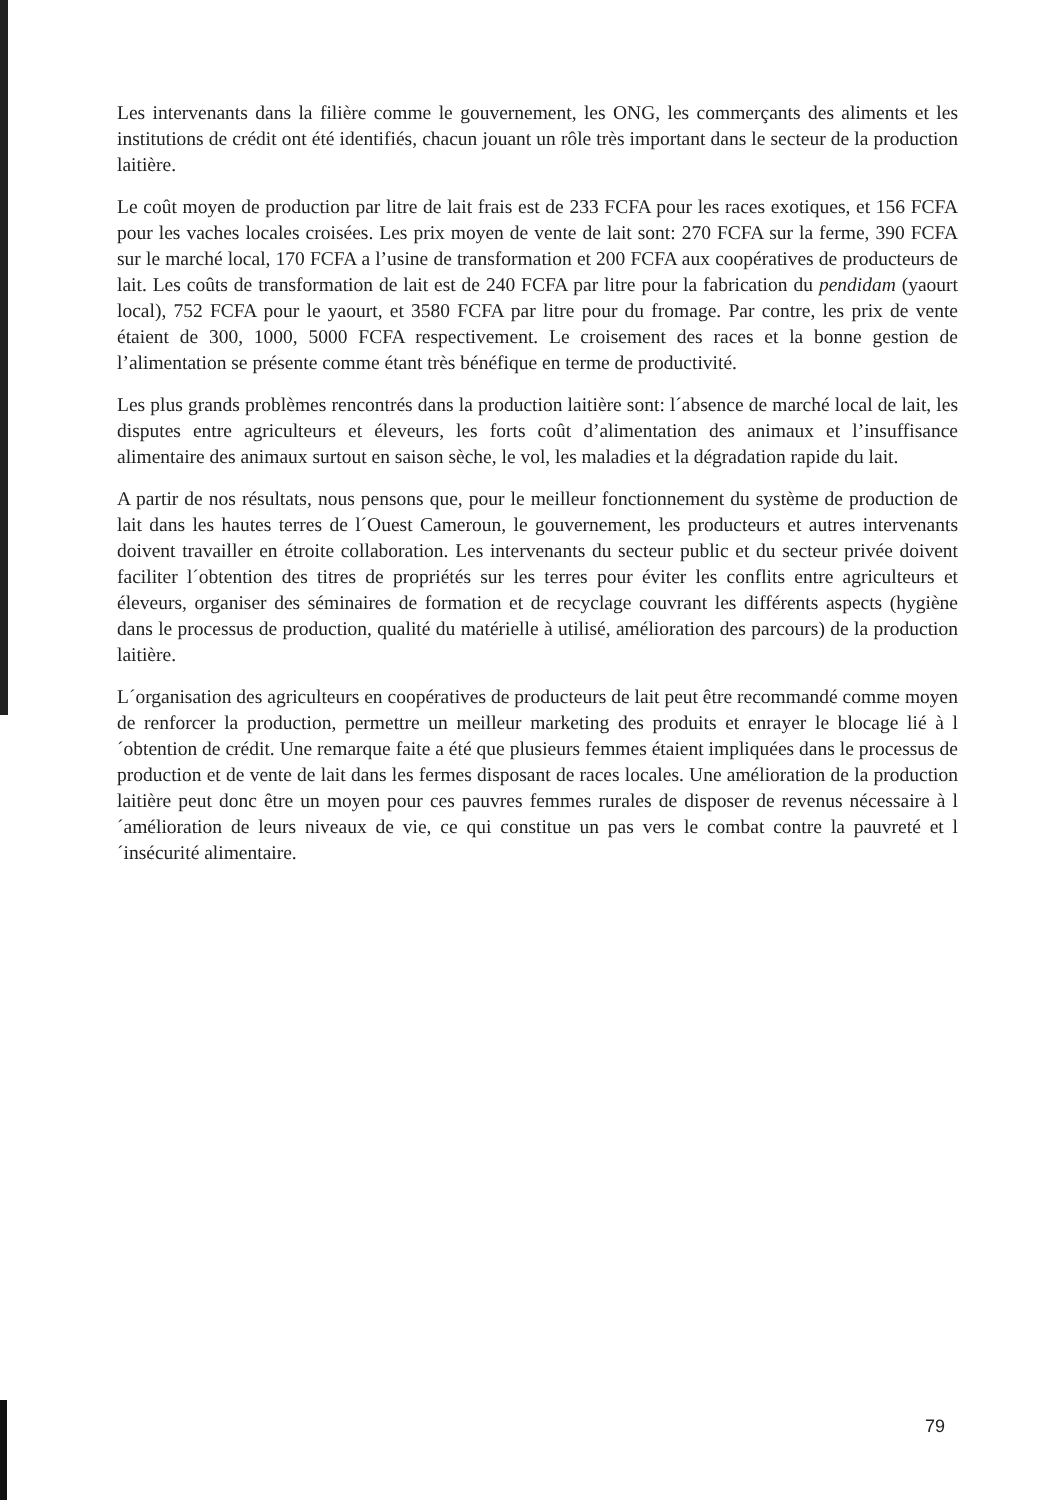Les intervenants dans la filière comme le gouvernement, les ONG, les commerçants des aliments et les institutions de crédit ont été identifiés, chacun jouant un rôle très important dans le secteur de la production laitière.
Le coût moyen de production par litre de lait frais est de 233 FCFA pour les races exotiques, et 156 FCFA pour les vaches locales croisées. Les prix moyen de vente de lait sont: 270 FCFA sur la ferme, 390 FCFA sur le marché local, 170 FCFA a l’usine de transformation et 200 FCFA aux coopératives de producteurs de lait. Les coûts de transformation de lait est de 240 FCFA par litre pour la fabrication du pendidam (yaourt local), 752 FCFA pour le yaourt, et 3580 FCFA par litre pour du fromage. Par contre, les prix de vente étaient de 300, 1000, 5000 FCFA respectivement. Le croisement des races et la bonne gestion de l’alimentation se présente comme étant très bénéfique en terme de productivité.
Les plus grands problèmes rencontrés dans la production laitière sont: l´absence de marché local de lait, les disputes entre agriculteurs et éleveurs, les forts coût d’alimentation des animaux et l’insuffisance alimentaire des animaux surtout en saison sèche, le vol, les maladies et la dégradation rapide du lait.
A partir de nos résultats, nous pensons que, pour le meilleur fonctionnement du système de production de lait dans les hautes terres de l´Ouest Cameroun, le gouvernement, les producteurs et autres intervenants doivent travailler en étroite collaboration. Les intervenants du secteur public et du secteur privée doivent faciliter l´obtention des titres de propriétés sur les terres pour éviter les conflits entre agriculteurs et éleveurs, organiser des séminaires de formation et de recyclage couvrant les différents aspects (hygiène dans le processus de production, qualité du matérielle à utilisé, amélioration des parcours) de la production laitière.
L´organisation des agriculteurs en coopératives de producteurs de lait peut être recommandé comme moyen de renforcer la production, permettre un meilleur marketing des produits et enrayer le blocage lié à l´obtention de crédit. Une remarque faite a été que plusieurs femmes étaient impliquées dans le processus de production et de vente de lait dans les fermes disposant de races locales. Une amélioration de la production laitière peut donc être un moyen pour ces pauvres femmes rurales de disposer de revenus nécessaire à l´amélioration de leurs niveaux de vie, ce qui constitue un pas vers le combat contre la pauvreté et l´insécurité alimentaire.
79